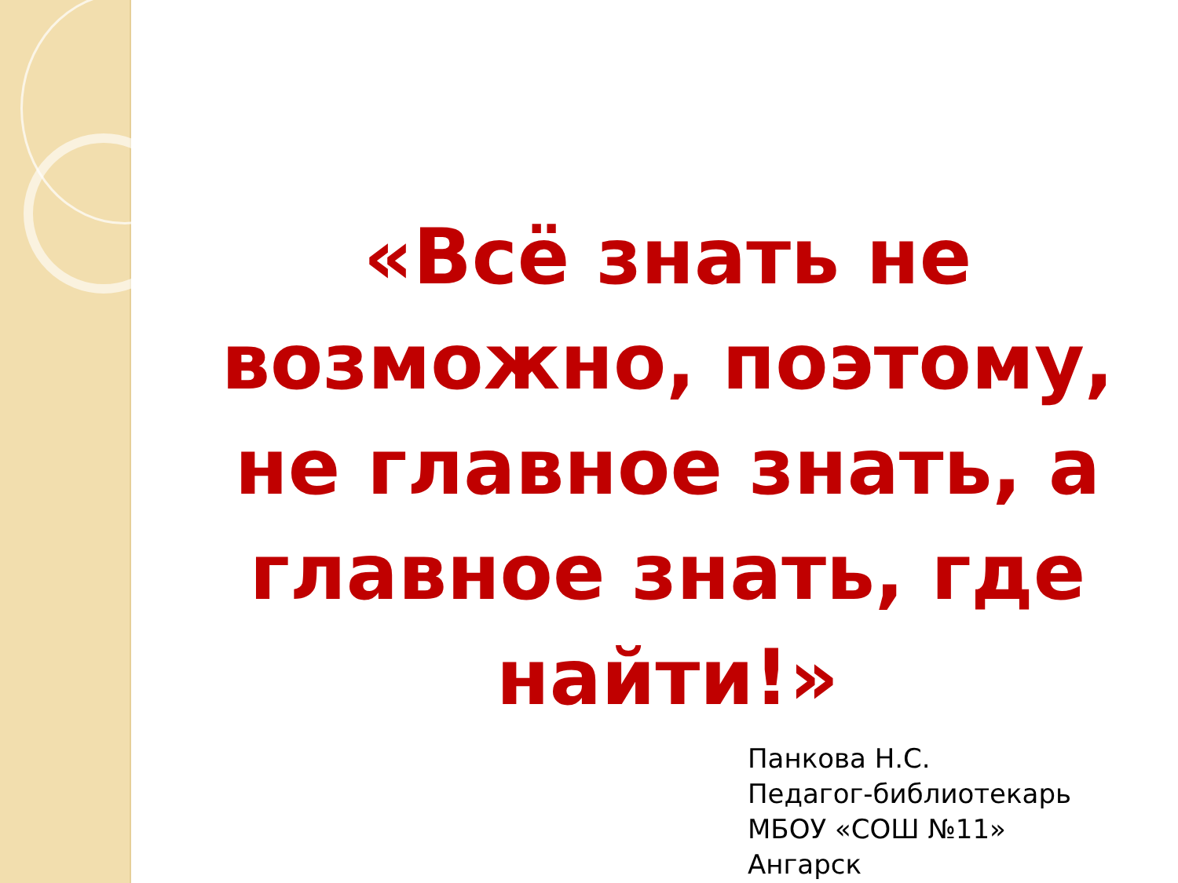«Всё знать не возможно, поэтому, не главное знать, а главное знать, где найти!»
Панкова Н.С.
Педагог-библиотекарь
МБОУ «СОШ №11»
Ангарск